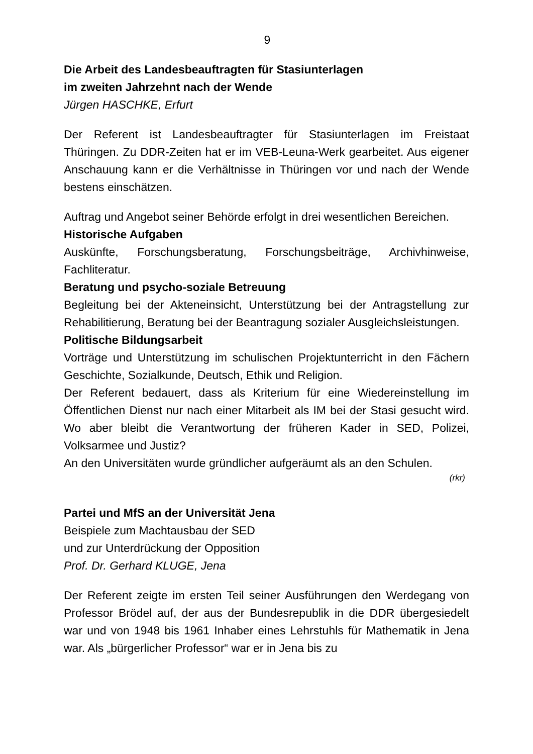9
Die Arbeit des Landesbeauftragten für Stasiunterlagen
im zweiten Jahrzehnt nach der Wende
Jürgen HASCHKE, Erfurt
Der Referent ist Landesbeauftragter für Stasiunterlagen im Freistaat Thüringen. Zu DDR-Zeiten hat er im VEB-Leuna-Werk gearbeitet. Aus eigener Anschauung kann er die Verhältnisse in Thüringen vor und nach der Wende bestens einschätzen.
Auftrag und Angebot seiner Behörde erfolgt in drei wesentlichen Bereichen.
Historische Aufgaben
Auskünfte, Forschungsberatung, Forschungsbeiträge, Archivhinweise, Fachliteratur.
Beratung und psycho-soziale Betreuung
Begleitung bei der Akteneinsicht, Unterstützung bei der Antragstellung zur Rehabilitierung, Beratung bei der Beantragung sozialer Ausgleichsleistungen.
Politische Bildungsarbeit
Vorträge und Unterstützung im schulischen Projektunterricht in den Fächern Geschichte, Sozialkunde, Deutsch, Ethik und Religion.
Der Referent bedauert, dass als Kriterium für eine Wiedereinstellung im Öffentlichen Dienst nur nach einer Mitarbeit als IM bei der Stasi gesucht wird. Wo aber bleibt die Verantwortung der früheren Kader in SED, Polizei, Volksarmee und Justiz?
An den Universitäten wurde gründlicher aufgeräumt als an den Schulen.
(rkr)
Partei und MfS an der Universität Jena
Beispiele zum Machtausbau der SED
und zur Unterdrückung der Opposition
Prof. Dr. Gerhard KLUGE, Jena
Der Referent zeigte im ersten Teil seiner Ausführungen den Werdegang von Professor Brödel auf, der aus der Bundesrepublik in die DDR übergesiedelt war und von 1948 bis 1961 Inhaber eines Lehrstuhls für Mathematik in Jena war. Als „bürgerlicher Professor“ war er in Jena bis zu